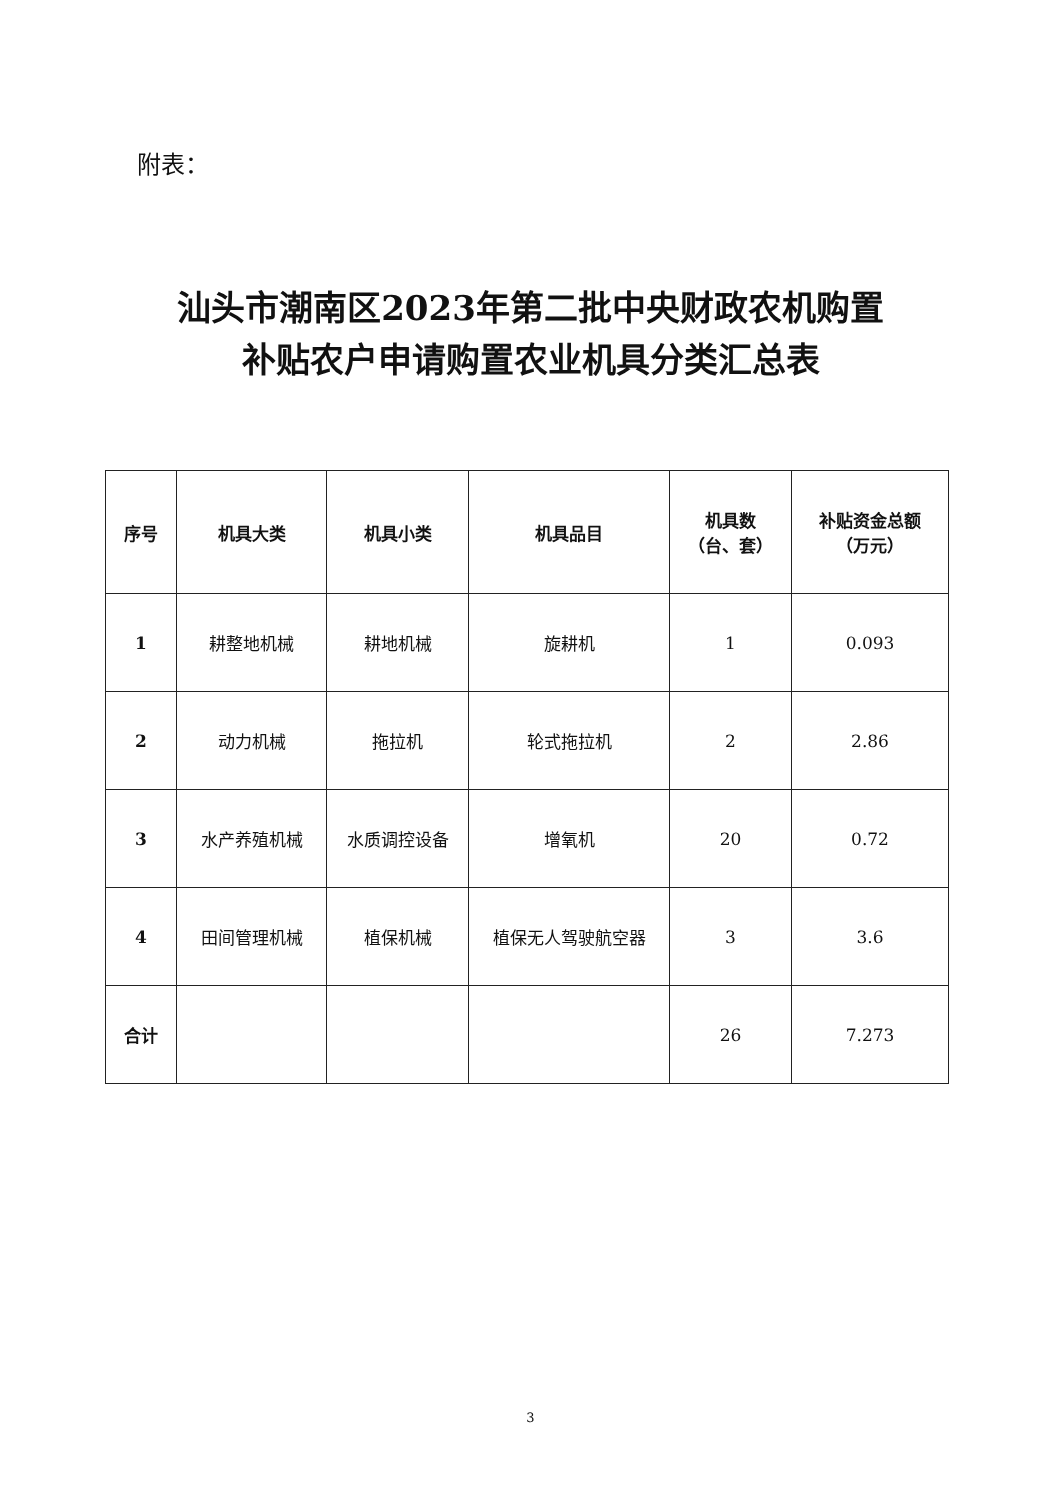附表：
汕头市潮南区2023年第二批中央财政农机购置
补贴农户申请购置农业机具分类汇总表
| 序号 | 机具大类 | 机具小类 | 机具品目 | 机具数 （台、套） | 补贴资金总额 （万元） |
| --- | --- | --- | --- | --- | --- |
| 1 | 耕整地机械 | 耕地机械 | 旋耕机 | 1 | 0.093 |
| 2 | 动力机械 | 拖拉机 | 轮式拖拉机 | 2 | 2.86 |
| 3 | 水产养殖机械 | 水质调控设备 | 增氧机 | 20 | 0.72 |
| 4 | 田间管理机械 | 植保机械 | 植保无人驾驶航空器 | 3 | 3.6 |
| 合计 | | | | 26 | 7.273 |
3